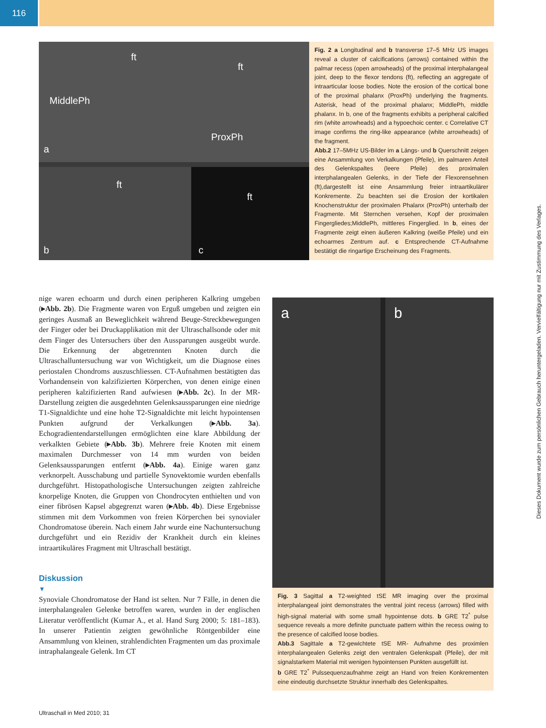116
a
MiddlePh
ft
ft
ProxPh
b
ft
c
ft
Fig. 2 a Longitudinal and b transverse 17–5 MHz US images reveal a cluster of calcifications (arrows) contained within the palmar recess (open arrowheads) of the proximal interphalangeal joint, deep to the flexor tendons (ft), reflecting an aggregate of intraarticular loose bodies. Note the erosion of the cortical bone of the proximal phalanx (ProxPh) underlying the fragments. Asterisk, head of the proximal phalanx; MiddlePh, middle phalanx. In b, one of the fragments exhibits a peripheral calcified rim (white arrowheads) and a hypoechoic center. c Correlative CT image confirms the ring-like appearance (white arrowheads) of the fragment.
Abb.2 17–5MHz US-Bilder im a Längs- und b Querschnitt zeigen eine Ansammlung von Verkalkungen (Pfeile), im palmaren Anteil des Gelenkspaltes (leere Pfeile) des proximalen interphalangealen Gelenks, in der Tiefe der Flexorensehnen (ft),dargestellt ist eine Ansammlung freier intraartikulärer Konkremente. Zu beachten sei die Erosion der kortikalen Knochenstruktur der proximalen Phalanx (ProxPh) unterhalb der Fragmente. Mit Sternchen versehen, Kopf der proximalen Fingergliedes;MiddlePh, mittleres Fingerglied. In b, eines der Fragmente zeigt einen äußeren Kalkring (weiße Pfeile) und ein echoarmes Zentrum auf. c Entsprechende CT-Aufnahme bestätigt die ringartige Erscheinung des Fragments.
nige waren echoarm und durch einen peripheren Kalkring umgeben (▸Abb. 2b). Die Fragmente waren von Erguß umgeben und zeigten ein geringes Ausmaß an Beweglichkeit während Beuge-Streckbewegungen der Finger oder bei Druckapplikation mit der Ultraschallsonde oder mit dem Finger des Untersuchers über den Aussparungen ausgeübt wurde. Die Erkennung der abgetrennten Knoten durch die Ultraschalluntersuchung war von Wichtigkeit, um die Diagnose eines periostalen Chondroms auszuschliessen. CT-Aufnahmen bestätigten das Vorhandensein von kalzifizierten Körperchen, von denen einige einen peripheren kalzifizierten Rand aufwiesen (▸Abb. 2c). In der MR-Darstellung zeigten die ausgedehnten Gelenksaussparungen eine niedrige T1-Signaldichte und eine hohe T2-Signaldichte mit leicht hypointensen Punkten aufgrund der Verkalkungen (▸Abb. 3a). Echogradientendarstellungen ermöglichten eine klare Abbildung der verkalkten Gebiete (▸Abb. 3b). Mehrere freie Knoten mit einem maximalen Durchmesser von 14 mm wurden von beiden Gelenksaussparungen entfernt (▸Abb. 4a). Einige waren ganz verknorpelt. Ausschabung und partielle Synovektomie wurden ebenfalls durchgeführt. Histopathologische Untersuchungen zeigten zahlreiche knorpelige Knoten, die Gruppen von Chondrocyten enthielten und von einer fibrösen Kapsel abgegrenzt waren (▸Abb. 4b). Diese Ergebnisse stimmen mit dem Vorkommen von freien Körperchen bei synovialer Chondromatose überein. Nach einem Jahr wurde eine Nachuntersuchung durchgeführt und ein Rezidiv der Krankheit durch ein kleines intraartikuläres Fragment mit Ultraschall bestätigt.
Diskussion
▼
Synoviale Chondromatose der Hand ist selten. Nur 7 Fälle, in denen die interphalangealen Gelenke betroffen waren, wurden in der englischen Literatur veröffentlicht (Kumar A., et al. Hand Surg 2000; 5: 181–183). In unserer Patientin zeigten gewöhnliche Röntgenbilder eine Ansammlung von kleinen, strahlendichten Fragmenten um das proximale intraphalangeale Gelenk. Im CT
a
b
Fig. 3 Sagittal a T2-weighted tSE MR imaging over the proximal interphalangeal joint demonstrates the ventral joint recess (arrows) filled with high-signal material with some small hypointense dots. b GRE T2<sup>*</sup> pulse sequence reveals a more definite punctuate pattern within the recess owing to the presence of calcified loose bodies.
Abb.3 Sagittale a T2-gewichtete tSE MR- Aufnahme des proximlen interphalangealen Gelenks zeigt den ventralen Gelenkspalt (Pfeile), der mit signalstarkem Material mit wenigen hypointensen Punkten ausgefüllt ist.
b GRE T2<sup>*</sup> Pulssequenzaufnahme zeigt an Hand von freien Konkrementen eine eindeutig durchsetzte Struktur innerhalb des Gelenkspaltes.
Ultraschall in Med 2010; 31
Dieses Dokument wurde zum persönlichen Gebrauch heruntergeladen. Vervielfältigung nur mit Zustimmung des Verlages.